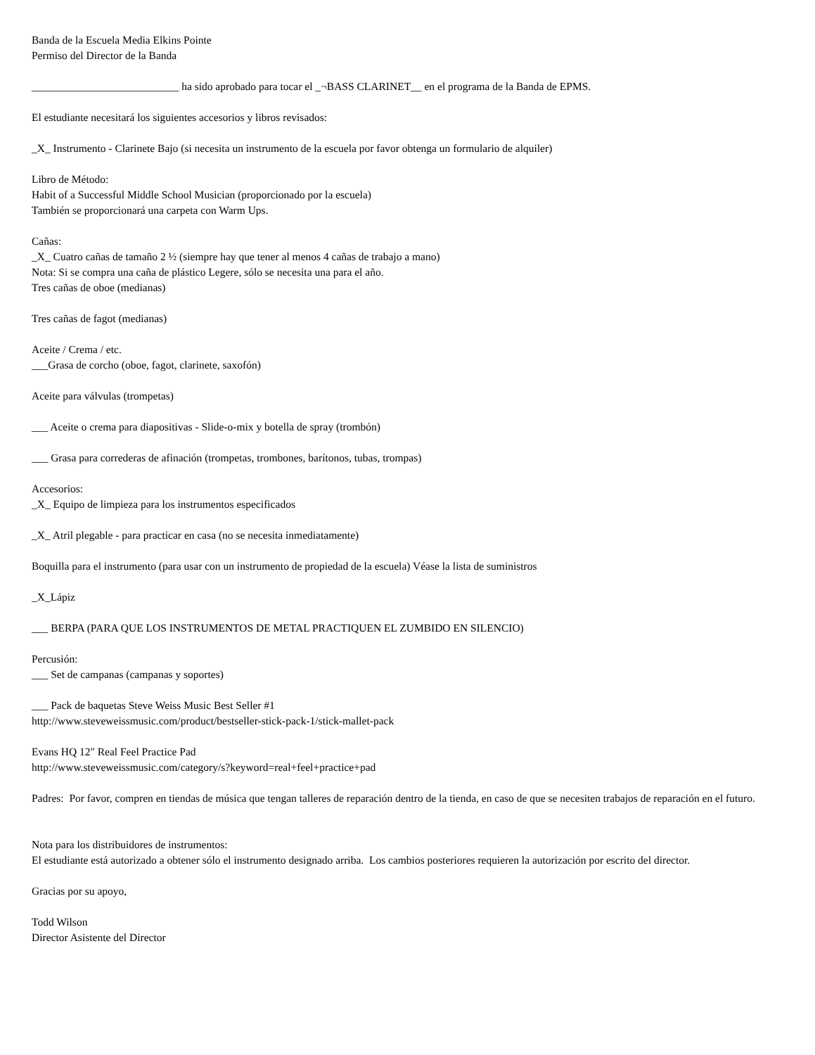Banda de la Escuela Media Elkins Pointe
Permiso del Director de la Banda
___________________________ ha sido aprobado para tocar el _¬BASS CLARINET__ en el programa de la Banda de EPMS.
El estudiante necesitará los siguientes accesorios y libros revisados:
_X_ Instrumento - Clarinete Bajo (si necesita un instrumento de la escuela por favor obtenga un formulario de alquiler)
Libro de Método:
Habit of a Successful Middle School Musician (proporcionado por la escuela)
También se proporcionará una carpeta con Warm Ups.
Cañas:
_X_ Cuatro cañas de tamaño 2 ½ (siempre hay que tener al menos 4 cañas de trabajo a mano)
Nota: Si se compra una caña de plástico Legere, sólo se necesita una para el año.
Tres cañas de oboe (medianas)
Tres cañas de fagot (medianas)
Aceite / Crema / etc.
___Grasa de corcho (oboe, fagot, clarinete, saxofón)
Aceite para válvulas (trompetas)
___ Aceite o crema para diapositivas - Slide-o-mix y botella de spray (trombón)
___ Grasa para correderas de afinación (trompetas, trombones, barítonos, tubas, trompas)
Accesorios:
_X_ Equipo de limpieza para los instrumentos especificados
_X_ Atril plegable - para practicar en casa (no se necesita inmediatamente)
Boquilla para el instrumento (para usar con un instrumento de propiedad de la escuela) Véase la lista de suministros
_X_Lápiz
___ BERPA (PARA QUE LOS INSTRUMENTOS DE METAL PRACTIQUEN EL ZUMBIDO EN SILENCIO)
Percusión:
___ Set de campanas (campanas y soportes)
___ Pack de baquetas Steve Weiss Music Best Seller #1
http://www.steveweissmusic.com/product/bestseller-stick-pack-1/stick-mallet-pack
Evans HQ 12" Real Feel Practice Pad
http://www.steveweissmusic.com/category/s?keyword=real+feel+practice+pad
Padres: Por favor, compren en tiendas de música que tengan talleres de reparación dentro de la tienda, en caso de que se necesiten trabajos de reparación en el futuro.
Nota para los distribuidores de instrumentos:
El estudiante está autorizado a obtener sólo el instrumento designado arriba. Los cambios posteriores requieren la autorización por escrito del director.
Gracias por su apoyo,
Todd Wilson
Director Asistente del Director